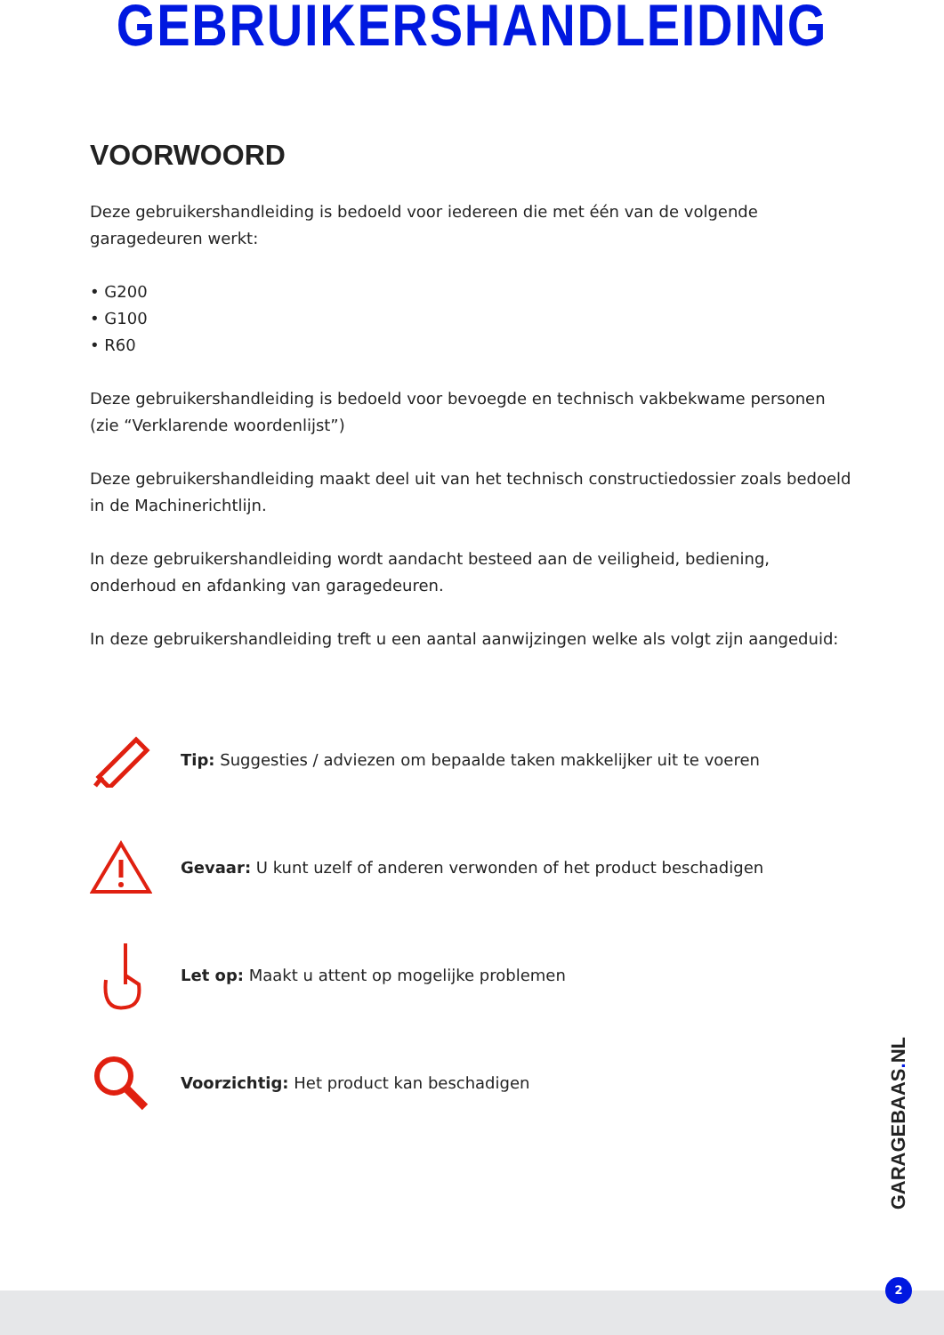GEBRUIKERSHANDLEIDING
VOORWOORD
Deze gebruikershandleiding is bedoeld voor iedereen die met één van de volgende garagedeuren werkt:
• G200
• G100
• R60
Deze gebruikershandleiding is bedoeld voor bevoegde en technisch vakbekwame personen (zie “Verklarende woordenlijst”)
Deze gebruikershandleiding maakt deel uit van het technisch constructiedossier zoals bedoeld in de Machinerichtlijn.
In deze gebruikershandleiding wordt aandacht besteed aan de veiligheid, bediening, onderhoud en afdanking van garagedeuren.
In deze gebruikershandleiding treft u een aantal aanwijzingen welke als volgt zijn aangeduid:
Tip: Suggesties / adviezen om bepaalde taken makkelijker uit te voeren
Gevaar: U kunt uzelf of anderen verwonden of het product beschadigen
Let op: Maakt u attent op mogelijke problemen
Voorzichtig: Het product kan beschadigen
GARAGEBAAS. NL
2